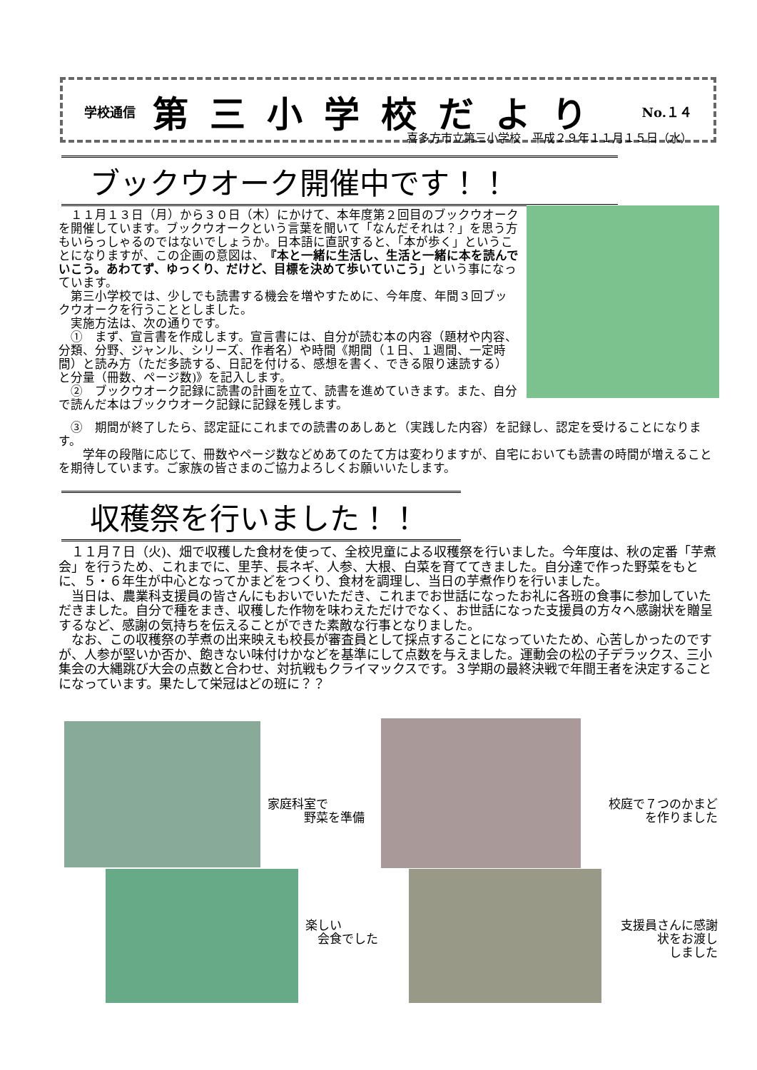学校通信 第三小学校だより No.１４
喜多方市立第三小学校　平成２９年１１月１５日（水）
ブックウオーク開催中です！！
　１１月１３日（月）から３０日（木）にかけて、本年度第２回目のブックウオークを開催しています。ブックウオークという言葉を聞いて「なんだそれは？」を思う方もいらっしゃるのではないでしょうか。日本語に直訳すると、「本が歩く」ということになりますが、この企画の意図は、『本と一緒に生活し、生活と一緒に本を読んでいこう。あわてず、ゆっくり、だけど、目標を決めて歩いていこう」という事になっています。
　第三小学校では、少しでも読書する機会を増やすために、今年度、年間３回ブックウオークを行うこととしました。
　実施方法は、次の通りです。
　①　まず、宣言書を作成します。宣言書には、自分が読む本の内容（題材や内容、分類、分野、ジャンル、シリーズ、作者名）や時間《期間（１日、１週間、一定時間）と読み方（ただ多読する、日記を付ける、感想を書く、できる限り速読する）と分量（冊数、ページ数)》を記入します。
　②　ブックウオーク記録に読書の計画を立て、読書を進めていきます。また、自分で読んだ本はブックウオーク記録に記録を残します。
　③　期間が終了したら、認定証にこれまでの読書のあしあと（実践した内容）を記録し、認定を受けることになります。
　　学年の段階に応じて、冊数やページ数などめあてのたて方は変わりますが、自宅においても読書の時間が増えることを期待しています。ご家族の皆さまのご協力よろしくお願いいたします。
収穫祭を行いました！！
　１１月７日（火)、畑で収穫した食材を使って、全校児童による収穫祭を行いました。今年度は、秋の定番「芋煮会」を行うため、これまでに、里芋、長ネギ、人参、大根、白菜を育ててきました。自分達で作った野菜をもとに、５・６年生が中心となってかまどをつくり、食材を調理し、当日の芋煮作りを行いました。
　当日は、農業科支援員の皆さんにもおいでいただき、これまでお世話になったお礼に各班の食事に参加していただきました。自分で種をまき、収穫した作物を味わえただけでなく、お世話になった支援員の方々へ感謝状を贈呈するなど、感謝の気持ちを伝えることができた素敵な行事となりました。
　なお、この収穫祭の芋煮の出来映えも校長が審査員として採点することになっていたため、心苦しかったのですが、人参が堅いか否か、飽きない味付けかなどを基準にして点数を与えました。運動会の松の子デラックス、三小集会の大縄跳び大会の点数と合わせ、対抗戦もクライマックスです。３学期の最終決戦で年間王者を決定することになっています。果たして栄冠はどの班に？？
家庭科室で
　　　野菜を準備
校庭で７つのかまど
を作りました
楽しい
　会食でした
支援員さんに感謝
状をお渡し
しました